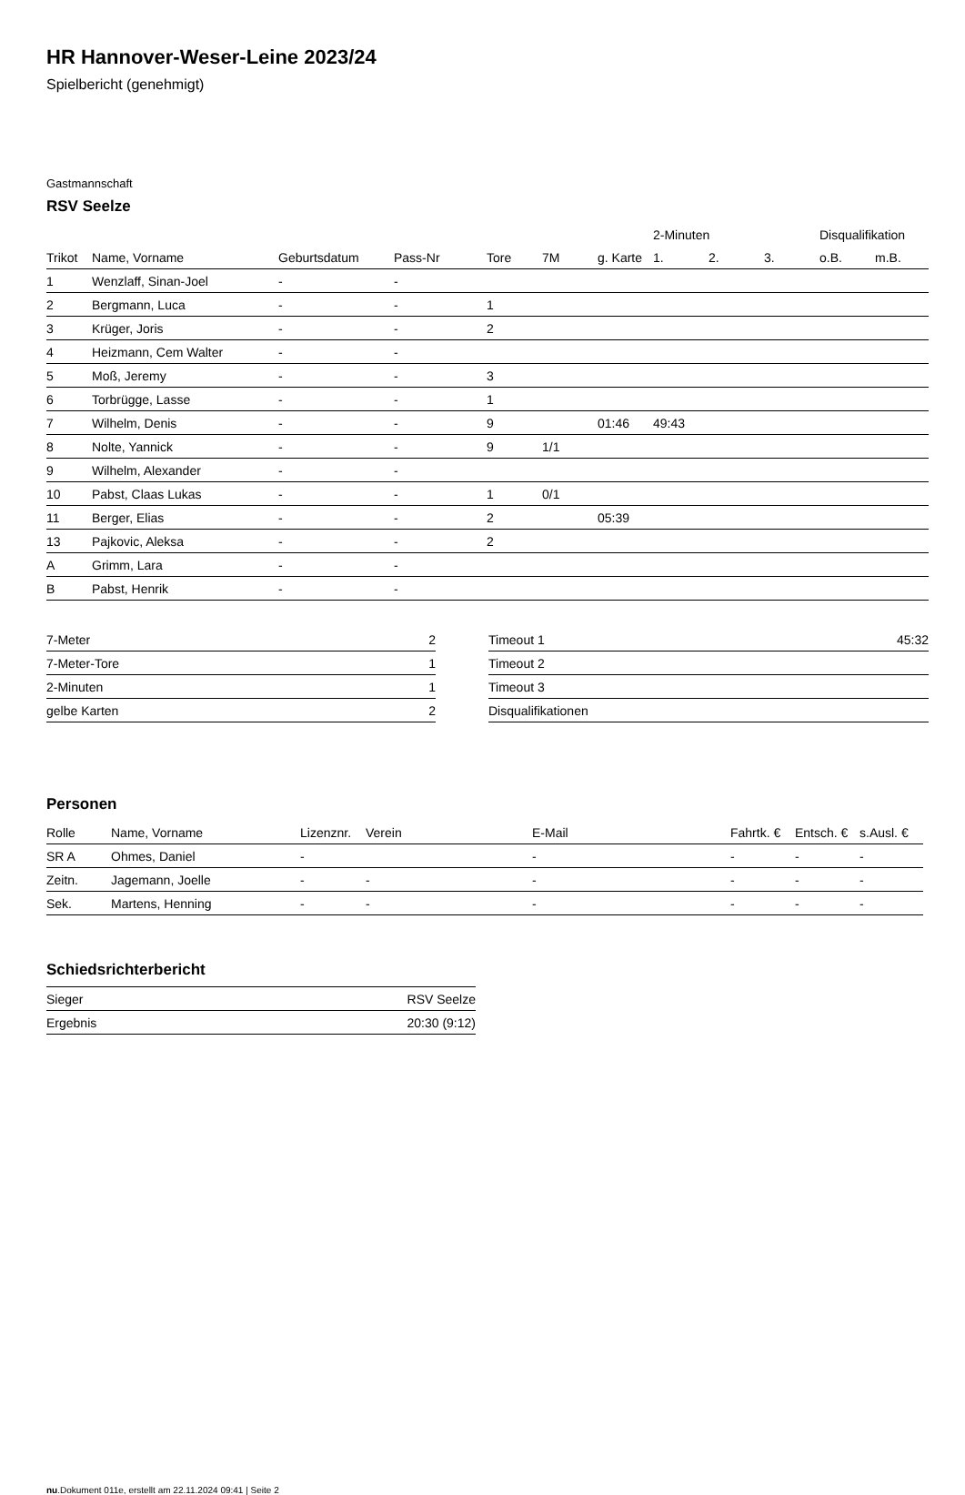HR Hannover-Weser-Leine 2023/24
Spielbericht (genehmigt)
Gastmannschaft
RSV Seelze
| | | | | | | | 2-Minuten | | | Disqualifikation | |
| --- | --- | --- | --- | --- | --- | --- | --- | --- | --- | --- | --- |
| Trikot | Name, Vorname | Geburtsdatum | Pass-Nr | Tore | 7M | g. Karte | 1. | 2. | 3. | o.B. | m.B. |
| 1 | Wenzlaff, Sinan-Joel | - | - | | | | | | | | |
| 2 | Bergmann, Luca | - | - | 1 | | | | | | | |
| 3 | Krüger, Joris | - | - | 2 | | | | | | | |
| 4 | Heizmann, Cem Walter | - | - | | | | | | | | |
| 5 | Moß, Jeremy | - | - | 3 | | | | | | | |
| 6 | Torbrügge, Lasse | - | - | 1 | | | | | | | |
| 7 | Wilhelm, Denis | - | - | 9 | | 01:46 | 49:43 | | | | |
| 8 | Nolte, Yannick | - | - | 9 | 1/1 | | | | | | |
| 9 | Wilhelm, Alexander | - | - | | | | | | | | |
| 10 | Pabst, Claas Lukas | - | - | 1 | 0/1 | | | | | | |
| 11 | Berger, Elias | - | - | 2 | | 05:39 | | | | | |
| 13 | Pajkovic, Aleksa | - | - | 2 | | | | | | | |
| A | Grimm, Lara | - | - | | | | | | | | |
| B | Pabst, Henrik | - | - | | | | | | | | |
| 7-Meter | 2 |
| 7-Meter-Tore | 1 |
| 2-Minuten | 1 |
| gelbe Karten | 2 |
| Timeout 1 | 45:32 |
| Timeout 2 | |
| Timeout 3 | |
| Disqualifikationen | |
Personen
| Rolle | Name, Vorname | Lizenznr. | Verein | E-Mail | Fahrtk. € | Entsch. € | s.Ausl. € |
| --- | --- | --- | --- | --- | --- | --- | --- |
| SR A | Ohmes, Daniel | - | | - | - | - | - |
| Zeitn. | Jagemann, Joelle | - | - | - | - | - | - |
| Sek. | Martens, Henning | - | - | - | - | - | - |
Schiedsrichterbericht
| Sieger | RSV Seelze |
| Ergebnis | 20:30 (9:12) |
nu.Dokument 011e, erstellt am 22.11.2024 09:41 | Seite 2